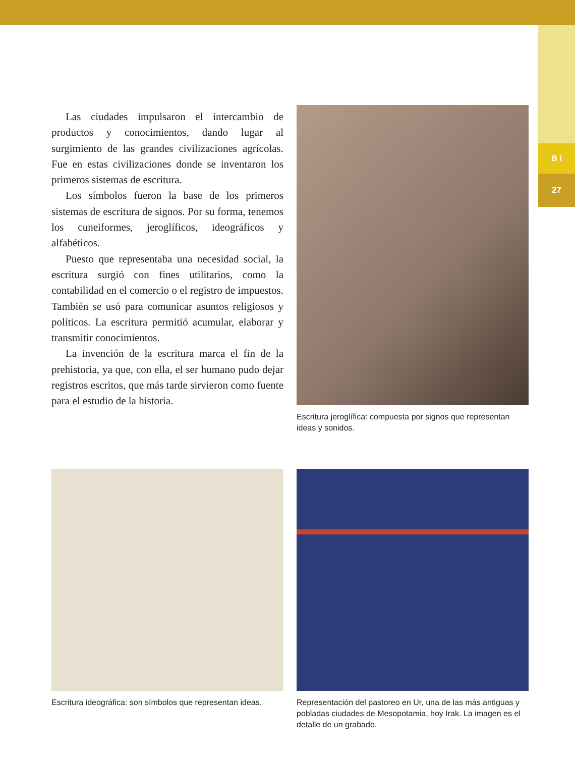B I
27
Las ciudades impulsaron el intercambio de productos y conocimientos, dando lugar al surgimiento de las grandes civilizaciones agrícolas. Fue en estas civilizaciones donde se inventaron los primeros sistemas de escritura.
Los símbolos fueron la base de los primeros sistemas de escritura de signos. Por su forma, tenemos los cuneiformes, jeroglíficos, ideográficos y alfabéticos.
Puesto que representaba una necesidad social, la escritura surgió con fines utilitarios, como la contabilidad en el comercio o el registro de impuestos. También se usó para comunicar asuntos religiosos y políticos. La escritura permitió acumular, elaborar y transmitir conocimientos.
La invención de la escritura marca el fin de la prehistoria, ya que, con ella, el ser humano pudo dejar registros escritos, que más tarde sirvieron como fuente para el estudio de la historia.
Escritura jeroglífica: compuesta por signos que representan ideas y sonidos.
Escritura ideográfica: son símbolos que representan ideas.
Representación del pastoreo en Ur, una de las más antiguas y pobladas ciudades de Mesopotamia, hoy Irak. La imagen es el detalle de un grabado.